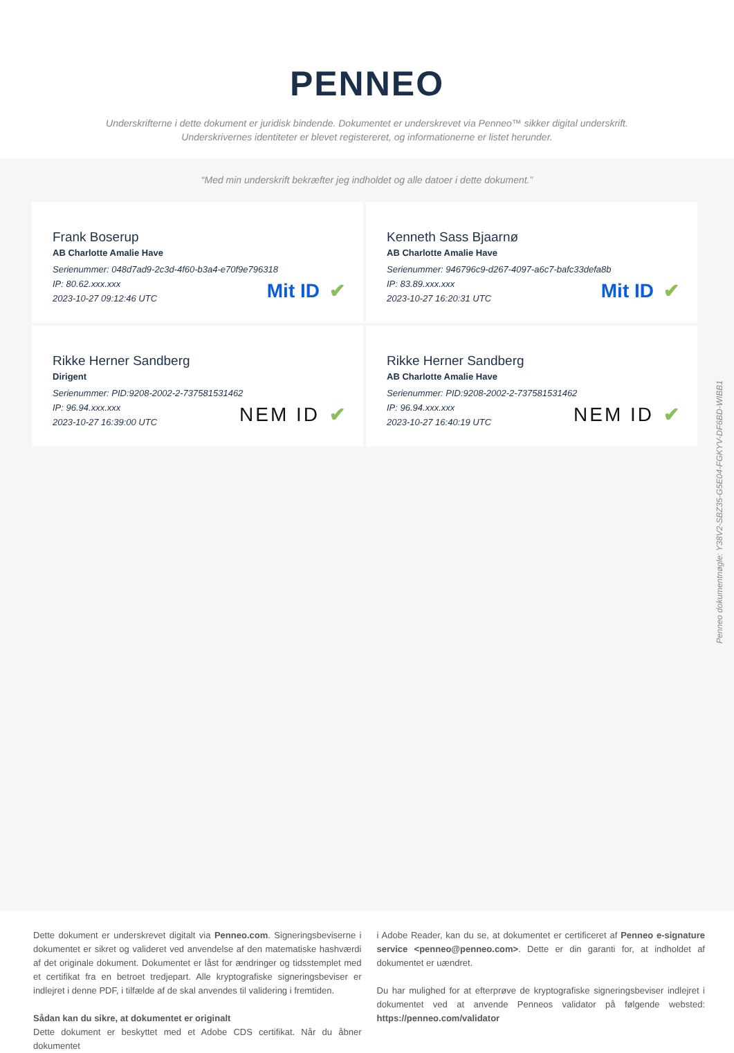PENNEO
Underskrifterne i dette dokument er juridisk bindende. Dokumentet er underskrevet via Penneo™ sikker digital underskrift.
Underskrivernes identiteter er blevet registereret, og informationerne er listet herunder.
“Med min underskrift bekræfter jeg indholdet og alle datoer i dette dokument.”
Frank Boserup
AB Charlotte Amalie Have
Serienummer: 048d7ad9-2c3d-4f60-b3a4-e70f9e796318
IP: 80.62.xxx.xxx
2023-10-27 09:12:46 UTC
Mit ID ✔
Kenneth Sass Bjaarnø
AB Charlotte Amalie Have
Serienummer: 946796c9-d267-4097-a6c7-bafc33defa8b
IP: 83.89.xxx.xxx
2023-10-27 16:20:31 UTC
Mit ID ✔
Rikke Herner Sandberg
Dirigent
Serienummer: PID:9208-2002-2-737581531462
IP: 96.94.xxx.xxx
2023-10-27 16:39:00 UTC
NEM ID ✔
Rikke Herner Sandberg
AB Charlotte Amalie Have
Serienummer: PID:9208-2002-2-737581531462
IP: 96.94.xxx.xxx
2023-10-27 16:40:19 UTC
NEM ID ✔
Penneo dokumentnøgle: Y38V2-SBZ35-G5E04-FGKYV-DF6BD-WIBB1
Dette dokument er underskrevet digitalt via Penneo.com. Signeringsbeviserne i dokumentet er sikret og valideret ved anvendelse af den matematiske hashværdi af det originale dokument. Dokumentet er låst for ændringer og tidsstemplet med et certifikat fra en betroet tredjepart. Alle kryptografiske signeringsbeviser er indlejret i denne PDF, i tilfælde af de skal anvendes til validering i fremtiden.
Sådan kan du sikre, at dokumentet er originalt
Dette dokument er beskyttet med et Adobe CDS certifikat. Når du åbner dokumentet
i Adobe Reader, kan du se, at dokumentet er certificeret af Penneo e-signature service <penneo@penneo.com>. Dette er din garanti for, at indholdet af dokumentet er uændret.
Du har mulighed for at efterprøve de kryptografiske signeringsbeviser indlejret i dokumentet ved at anvende Penneos validator på følgende websted: https://penneo.com/validator